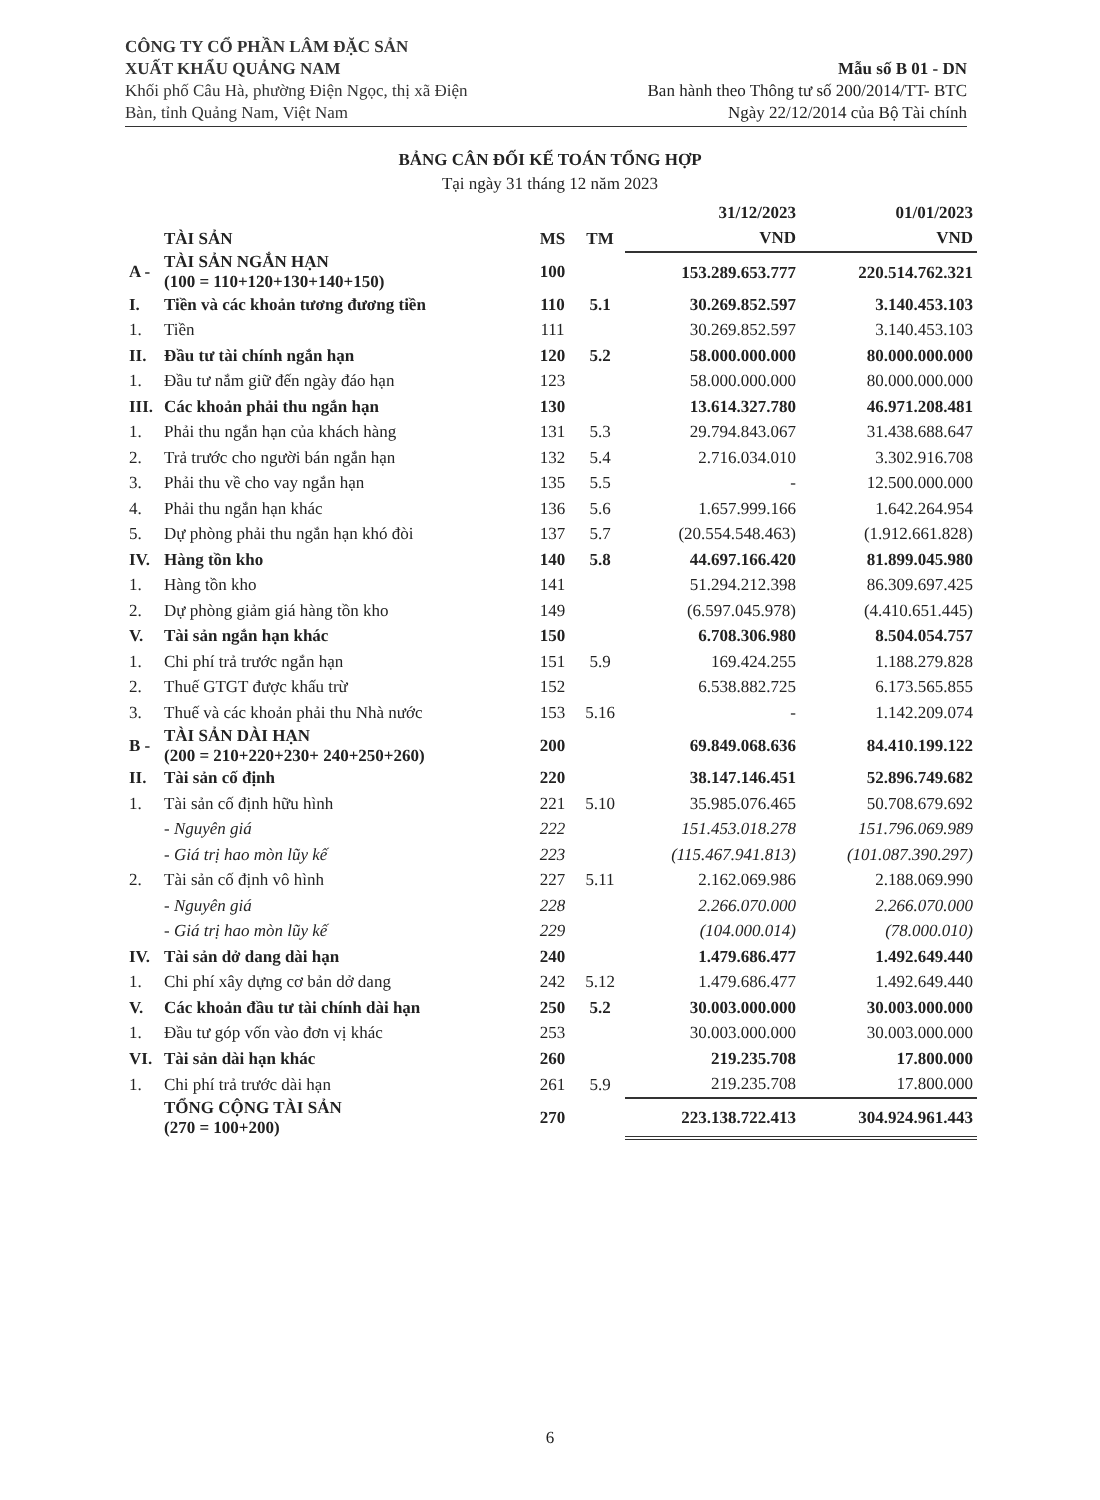CÔNG TY CỔ PHẦN LÂM ĐẶC SẢN
XUẤT KHẨU QUẢNG NAM
Khối phố Câu Hà, phường Điện Ngọc, thị xã Điện
Bàn, tỉnh Quảng Nam, Việt Nam
Mẫu số B 01 - DN
Ban hành theo Thông tư số 200/2014/TT- BTC
Ngày 22/12/2014 của Bộ Tài chính
BẢNG CÂN ĐỐI KẾ TOÁN TỔNG HỢP
Tại ngày 31 tháng 12 năm 2023
| | | | | 31/12/2023 | 01/01/2023 |
| --- | --- | --- | --- | --- | --- |
| | TÀI SẢN | MS | TM | VND | VND |
| A - | TÀI SẢN NGẮN HẠN (100 = 110+120+130+140+150) | 100 | | 153.289.653.777 | 220.514.762.321 |
| I. | Tiền và các khoản tương đương tiền | 110 | 5.1 | 30.269.852.597 | 3.140.453.103 |
| 1. | Tiền | 111 | | 30.269.852.597 | 3.140.453.103 |
| II. | Đầu tư tài chính ngắn hạn | 120 | 5.2 | 58.000.000.000 | 80.000.000.000 |
| 1. | Đầu tư nắm giữ đến ngày đáo hạn | 123 | | 58.000.000.000 | 80.000.000.000 |
| III. | Các khoản phải thu ngắn hạn | 130 | | 13.614.327.780 | 46.971.208.481 |
| 1. | Phải thu ngắn hạn của khách hàng | 131 | 5.3 | 29.794.843.067 | 31.438.688.647 |
| 2. | Trả trước cho người bán ngắn hạn | 132 | 5.4 | 2.716.034.010 | 3.302.916.708 |
| 3. | Phải thu về cho vay ngắn hạn | 135 | 5.5 | - | 12.500.000.000 |
| 4. | Phải thu ngắn hạn khác | 136 | 5.6 | 1.657.999.166 | 1.642.264.954 |
| 5. | Dự phòng phải thu ngắn hạn khó đòi | 137 | 5.7 | (20.554.548.463) | (1.912.661.828) |
| IV. | Hàng tồn kho | 140 | 5.8 | 44.697.166.420 | 81.899.045.980 |
| 1. | Hàng tồn kho | 141 | | 51.294.212.398 | 86.309.697.425 |
| 2. | Dự phòng giảm giá hàng tồn kho | 149 | | (6.597.045.978) | (4.410.651.445) |
| V. | Tài sản ngắn hạn khác | 150 | | 6.708.306.980 | 8.504.054.757 |
| 1. | Chi phí trả trước ngắn hạn | 151 | 5.9 | 169.424.255 | 1.188.279.828 |
| 2. | Thuế GTGT được khấu trừ | 152 | | 6.538.882.725 | 6.173.565.855 |
| 3. | Thuế và các khoản phải thu Nhà nước | 153 | 5.16 | - | 1.142.209.074 |
| B - | TÀI SẢN DÀI HẠN (200 = 210+220+230+ 240+250+260) | 200 | | 69.849.068.636 | 84.410.199.122 |
| II. | Tài sản cố định | 220 | | 38.147.146.451 | 52.896.749.682 |
| 1. | Tài sản cố định hữu hình | 221 | 5.10 | 35.985.076.465 | 50.708.679.692 |
| | - Nguyên giá | 222 | | 151.453.018.278 | 151.796.069.989 |
| | - Giá trị hao mòn lũy kế | 223 | | (115.467.941.813) | (101.087.390.297) |
| 2. | Tài sản cố định vô hình | 227 | 5.11 | 2.162.069.986 | 2.188.069.990 |
| | - Nguyên giá | 228 | | 2.266.070.000 | 2.266.070.000 |
| | - Giá trị hao mòn lũy kế | 229 | | (104.000.014) | (78.000.010) |
| IV. | Tài sản dở dang dài hạn | 240 | | 1.479.686.477 | 1.492.649.440 |
| 1. | Chi phí xây dựng cơ bản dở dang | 242 | 5.12 | 1.479.686.477 | 1.492.649.440 |
| V. | Các khoản đầu tư tài chính dài hạn | 250 | 5.2 | 30.003.000.000 | 30.003.000.000 |
| 1. | Đầu tư góp vốn vào đơn vị khác | 253 | | 30.003.000.000 | 30.003.000.000 |
| VI. | Tài sản dài hạn khác | 260 | | 219.235.708 | 17.800.000 |
| 1. | Chi phí trả trước dài hạn | 261 | 5.9 | 219.235.708 | 17.800.000 |
| | TỔNG CỘNG TÀI SẢN (270 = 100+200) | 270 | | 223.138.722.413 | 304.924.961.443 |
6